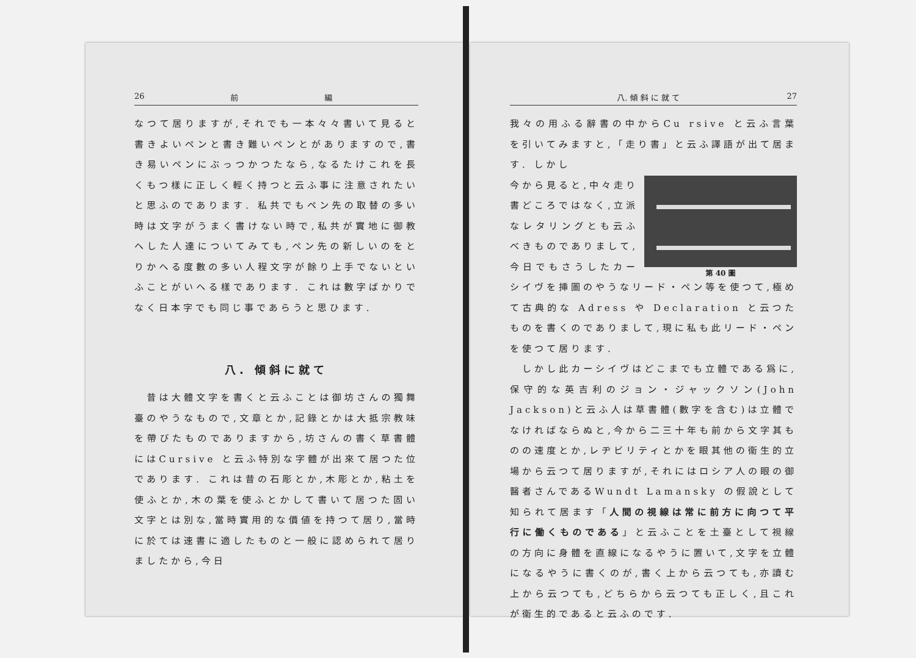26 前 編
なつて居りますが,それでも一本々々書いて見ると書きよいペンと書き難いペンとがありますので,書き易いペンにぶっつかつたなら,なるたけこれを長くもつ樣に正しく輕く持つと云ふ事に注意されたいと思ふのであります. 私共でもペン先の取替の多い時は文字がうまく書けない時で,私共が實地に御教へした人達についてみても,ペン先の新しいのをとりかへる度數の多い人程文字が餘り上手でないといふことがいへる樣であります. これは數字ばかりでなく日本字でも同じ事であらうと思ひます.
八. 傾斜に就て
　昔は大體文字を書くと云ふことは御坊さんの獨舞臺のやうなもので,文章とか,記錄とかは大抵宗教味を帶びたものでありますから,坊さんの書く草書體にはCursive と云ふ特別な字體が出來て居つた位であります. これは昔の石彫とか,木彫とか,粘土を使ふとか,木の葉を使ふとかして書いて居つた固い文字とは別な,當時實用的な價値を持つて居り,當時に於ては速書に適したものと一般に認められて居りましたから,今日
八. 傾 斜 に 就 て 27
我々の用ふる辭書の中からCu rsive と云ふ言葉を引いてみますと,「走り書」と云ふ譯語が出て居ます. しかし
第 40 圖
今から見ると,中々走り書どころではなく,立派なレタリングとも云ふべきものでありまして,今日でもさうしたカーシイヴを挿圖のやうなリード・ペン等を使つて,極めて古典的な Adress や Declaration と云つたものを書くのでありまして,現に私も此リード・ペンを使つて居ります.
　しかし此カーシイヴはどこまでも立體である爲に,保守的な英吉利のジョン・ジャックソン(John Jackson)と云ふ人は草書體(數字を含む)は立體でなければならぬと,今から二三十年も前から文字其ものの速度とか,レヂビリティとかを眼其他の衞生的立場から云つて居りますが,それにはロシア人の眼の御醫者さんであるWundt Lamansky の假說として知られて居ます「人間の視線は常に前方に向つて平行に働くものである」と云ふことを土臺として視線の方向に身體を直線になるやうに置いて,文字を立體になるやうに書くのが,書く上から云つても,亦讀む上から云つても,どちらから云つても正しく,且これが衞生的であると云ふのです.